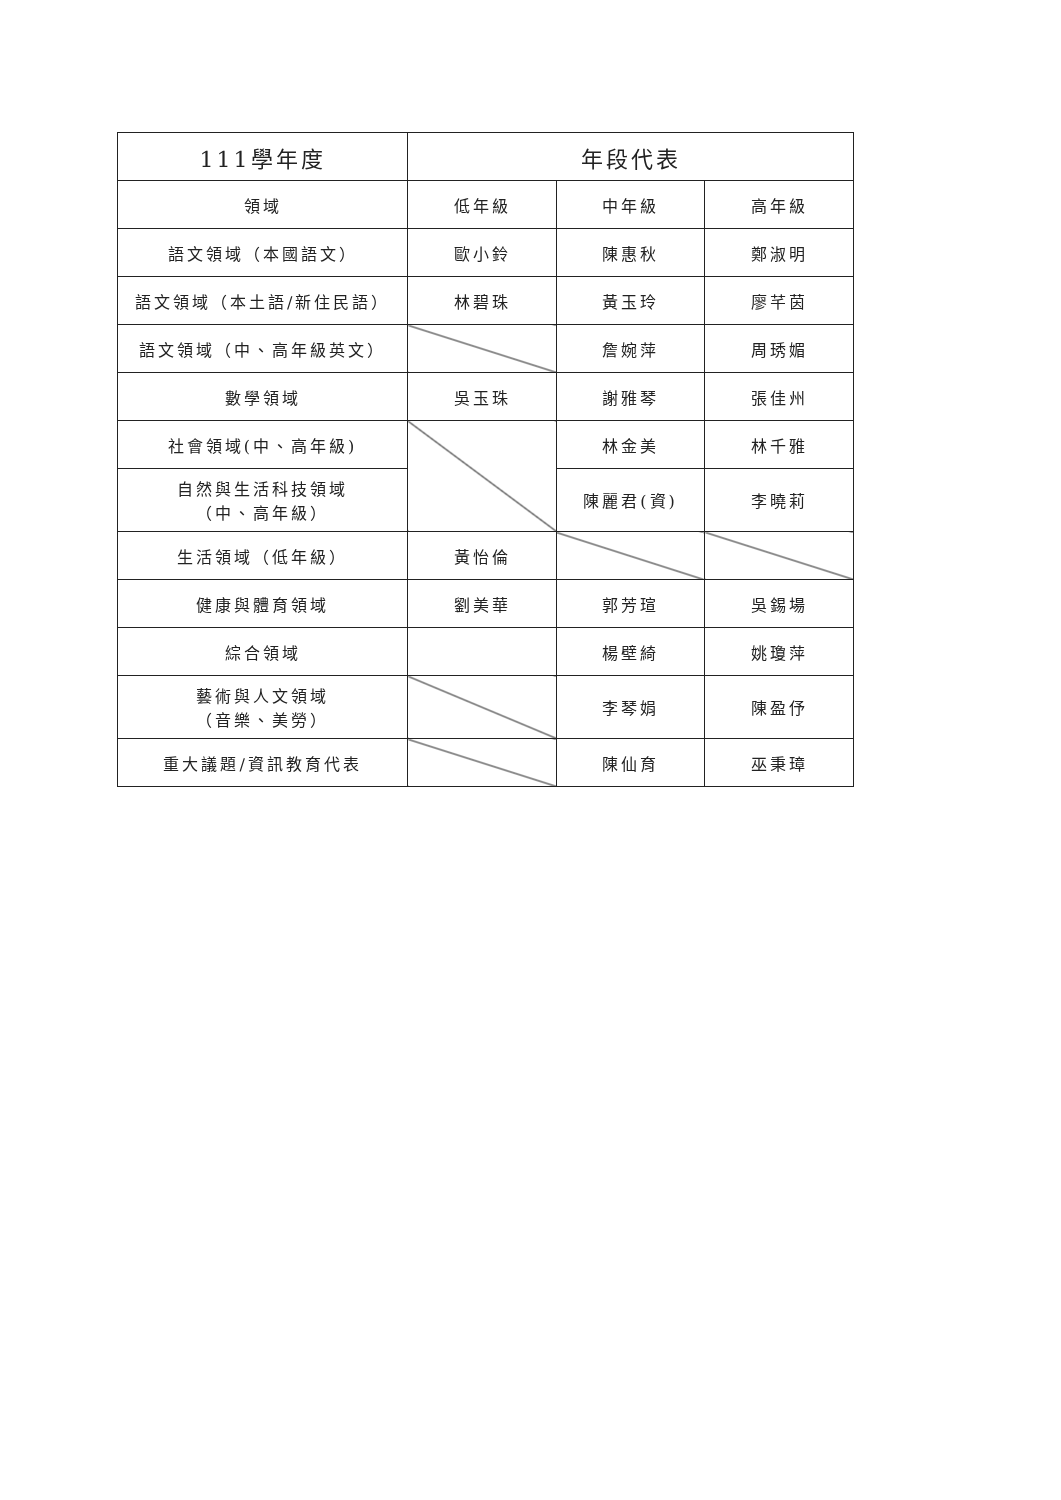| 111學年度 | 年段代表 | | |
| --- | --- | --- | --- |
| 領域 | 低年級 | 中年級 | 高年級 |
| 語文領域（本國語文） | 歐小鈴 | 陳惠秋 | 鄭淑明 |
| 語文領域（本土語/新住民語） | 林碧珠 | 黃玉玲 | 廖芊茵 |
| 語文領域（中、高年級英文） | | 詹婉萍 | 周琇媚 |
| 數學領域 | 吳玉珠 | 謝雅琴 | 張佳州 |
| 社會領域(中、高年級) | | 林金美 | 林千雅 |
| 自然與生活科技領域 （中、高年級） | | 陳麗君(資) | 李曉莉 |
| 生活領域（低年級） | 黃怡倫 | | |
| 健康與體育領域 | 劉美華 | 郭芳瑄 | 吳錫場 |
| 綜合領域 | | 楊壁綺 | 姚瓊萍 |
| 藝術與人文領域 （音樂、美勞） | | 李琴娟 | 陳盈伃 |
| 重大議題/資訊教育代表 | | 陳仙育 | 巫秉璋 |